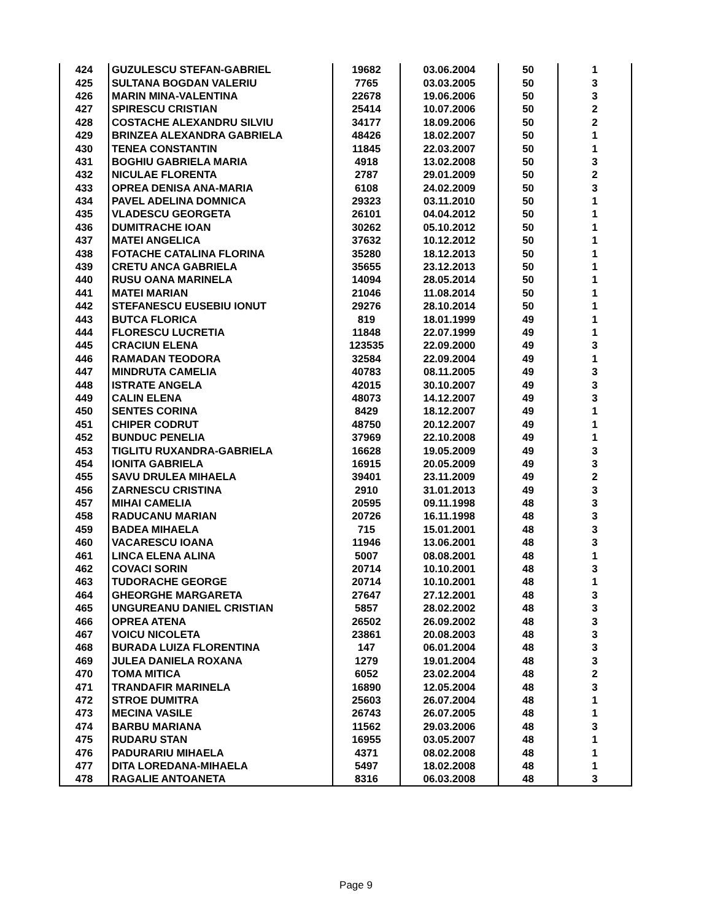| 424 | GUZULESCU STEFAN-GABRIEL | 19682 | 03.06.2004 | 50 | 1 |
| 425 | SULTANA BOGDAN VALERIU | 7765 | 03.03.2005 | 50 | 3 |
| 426 | MARIN MINA-VALENTINA | 22678 | 19.06.2006 | 50 | 3 |
| 427 | SPIRESCU CRISTIAN | 25414 | 10.07.2006 | 50 | 2 |
| 428 | COSTACHE ALEXANDRU SILVIU | 34177 | 18.09.2006 | 50 | 2 |
| 429 | BRINZEA ALEXANDRA GABRIELA | 48426 | 18.02.2007 | 50 | 1 |
| 430 | TENEA CONSTANTIN | 11845 | 22.03.2007 | 50 | 1 |
| 431 | BOGHIU GABRIELA MARIA | 4918 | 13.02.2008 | 50 | 3 |
| 432 | NICULAE FLORENTA | 2787 | 29.01.2009 | 50 | 2 |
| 433 | OPREA DENISA ANA-MARIA | 6108 | 24.02.2009 | 50 | 3 |
| 434 | PAVEL ADELINA DOMNICA | 29323 | 03.11.2010 | 50 | 1 |
| 435 | VLADESCU GEORGETA | 26101 | 04.04.2012 | 50 | 1 |
| 436 | DUMITRACHE IOAN | 30262 | 05.10.2012 | 50 | 1 |
| 437 | MATEI ANGELICA | 37632 | 10.12.2012 | 50 | 1 |
| 438 | FOTACHE CATALINA FLORINA | 35280 | 18.12.2013 | 50 | 1 |
| 439 | CRETU ANCA GABRIELA | 35655 | 23.12.2013 | 50 | 1 |
| 440 | RUSU OANA MARINELA | 14094 | 28.05.2014 | 50 | 1 |
| 441 | MATEI MARIAN | 21046 | 11.08.2014 | 50 | 1 |
| 442 | STEFANESCU EUSEBIU IONUT | 29276 | 28.10.2014 | 50 | 1 |
| 443 | BUTCA FLORICA | 819 | 18.01.1999 | 49 | 1 |
| 444 | FLORESCU LUCRETIA | 11848 | 22.07.1999 | 49 | 1 |
| 445 | CRACIUN ELENA | 123535 | 22.09.2000 | 49 | 3 |
| 446 | RAMADAN TEODORA | 32584 | 22.09.2004 | 49 | 1 |
| 447 | MINDRUTA CAMELIA | 40783 | 08.11.2005 | 49 | 3 |
| 448 | ISTRATE ANGELA | 42015 | 30.10.2007 | 49 | 3 |
| 449 | CALIN ELENA | 48073 | 14.12.2007 | 49 | 3 |
| 450 | SENTES CORINA | 8429 | 18.12.2007 | 49 | 1 |
| 451 | CHIPER CODRUT | 48750 | 20.12.2007 | 49 | 1 |
| 452 | BUNDUC PENELIA | 37969 | 22.10.2008 | 49 | 1 |
| 453 | TIGLITU RUXANDRA-GABRIELA | 16628 | 19.05.2009 | 49 | 3 |
| 454 | IONITA GABRIELA | 16915 | 20.05.2009 | 49 | 3 |
| 455 | SAVU DRULEA MIHAELA | 39401 | 23.11.2009 | 49 | 2 |
| 456 | ZARNESCU CRISTINA | 2910 | 31.01.2013 | 49 | 3 |
| 457 | MIHAI CAMELIA | 20595 | 09.11.1998 | 48 | 3 |
| 458 | RADUCANU MARIAN | 20726 | 16.11.1998 | 48 | 3 |
| 459 | BADEA MIHAELA | 715 | 15.01.2001 | 48 | 3 |
| 460 | VACARESCU IOANA | 11946 | 13.06.2001 | 48 | 3 |
| 461 | LINCA ELENA ALINA | 5007 | 08.08.2001 | 48 | 1 |
| 462 | COVACI SORIN | 20714 | 10.10.2001 | 48 | 3 |
| 463 | TUDORACHE GEORGE | 20714 | 10.10.2001 | 48 | 1 |
| 464 | GHEORGHE MARGARETA | 27647 | 27.12.2001 | 48 | 3 |
| 465 | UNGUREANU DANIEL CRISTIAN | 5857 | 28.02.2002 | 48 | 3 |
| 466 | OPREA ATENA | 26502 | 26.09.2002 | 48 | 3 |
| 467 | VOICU NICOLETA | 23861 | 20.08.2003 | 48 | 3 |
| 468 | BURADA LUIZA FLORENTINA | 147 | 06.01.2004 | 48 | 3 |
| 469 | JULEA DANIELA ROXANA | 1279 | 19.01.2004 | 48 | 3 |
| 470 | TOMA MITICA | 6052 | 23.02.2004 | 48 | 2 |
| 471 | TRANDAFIR MARINELA | 16890 | 12.05.2004 | 48 | 3 |
| 472 | STROE DUMITRA | 25603 | 26.07.2004 | 48 | 1 |
| 473 | MECINA VASILE | 26743 | 26.07.2005 | 48 | 1 |
| 474 | BARBU MARIANA | 11562 | 29.03.2006 | 48 | 3 |
| 475 | RUDARU STAN | 16955 | 03.05.2007 | 48 | 1 |
| 476 | PADURARIU MIHAELA | 4371 | 08.02.2008 | 48 | 1 |
| 477 | DITA LOREDANA-MIHAELA | 5497 | 18.02.2008 | 48 | 1 |
| 478 | RAGALIE ANTOANETA | 8316 | 06.03.2008 | 48 | 3 |
Page 9